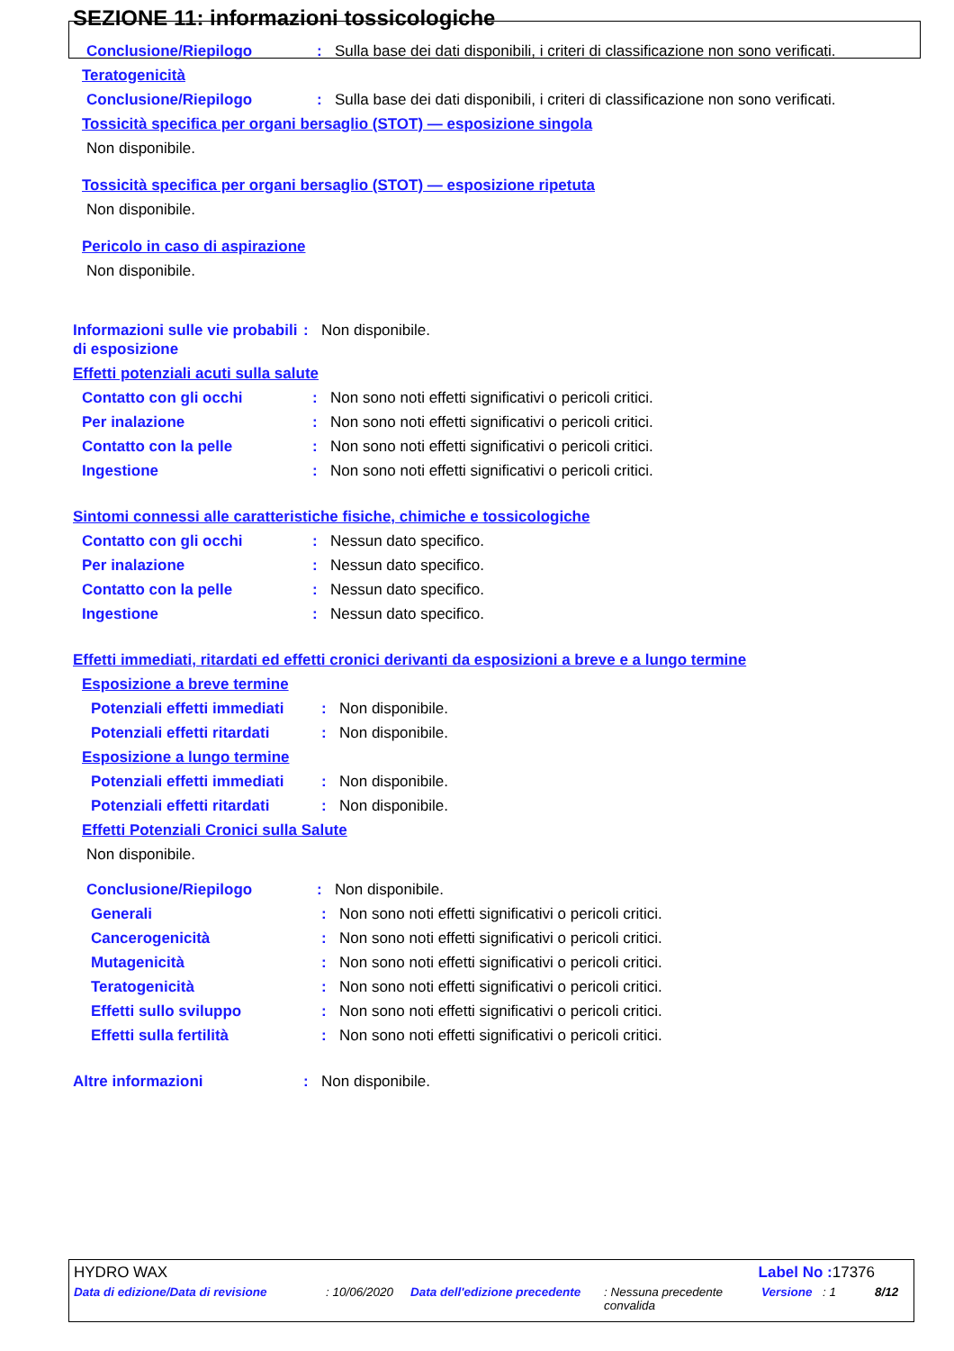SEZIONE 11: informazioni tossicologiche
Conclusione/Riepilogo : Sulla base dei dati disponibili, i criteri di classificazione non sono verificati.
Teratogenicità
Conclusione/Riepilogo : Sulla base dei dati disponibili, i criteri di classificazione non sono verificati.
Tossicità specifica per organi bersaglio (STOT) — esposizione singola
Non disponibile.
Tossicità specifica per organi bersaglio (STOT) — esposizione ripetuta
Non disponibile.
Pericolo in caso di aspirazione
Non disponibile.
Informazioni sulle vie probabili di esposizione
: Non disponibile.
Effetti potenziali acuti sulla salute
Contatto con gli occhi : Non sono noti effetti significativi o pericoli critici.
Per inalazione : Non sono noti effetti significativi o pericoli critici.
Contatto con la pelle : Non sono noti effetti significativi o pericoli critici.
Ingestione : Non sono noti effetti significativi o pericoli critici.
Sintomi connessi alle caratteristiche fisiche, chimiche e tossicologiche
Contatto con gli occhi : Nessun dato specifico.
Per inalazione : Nessun dato specifico.
Contatto con la pelle : Nessun dato specifico.
Ingestione : Nessun dato specifico.
Effetti immediati, ritardati ed effetti cronici derivanti da esposizioni a breve e a lungo termine
Esposizione a breve termine
Potenziali effetti immediati
: Non disponibile.
Potenziali effetti ritardati
: Non disponibile.
Esposizione a lungo termine
Potenziali effetti immediati
: Non disponibile.
Potenziali effetti ritardati
: Non disponibile.
Effetti Potenziali Cronici sulla Salute
Non disponibile.
Conclusione/Riepilogo : Non disponibile.
Generali : Non sono noti effetti significativi o pericoli critici.
Cancerogenicità : Non sono noti effetti significativi o pericoli critici.
Mutagenicità : Non sono noti effetti significativi o pericoli critici.
Teratogenicità : Non sono noti effetti significativi o pericoli critici.
Effetti sullo sviluppo : Non sono noti effetti significativi o pericoli critici.
Effetti sulla fertilità : Non sono noti effetti significativi o pericoli critici.
Altre informazioni : Non disponibile.
HYDRO WAX Label No : 17376
Data di edizione/Data di revisione: 10/06/2020 Data dell'edizione precedente: Nessuna precedente convalida Versione: 1 8/12